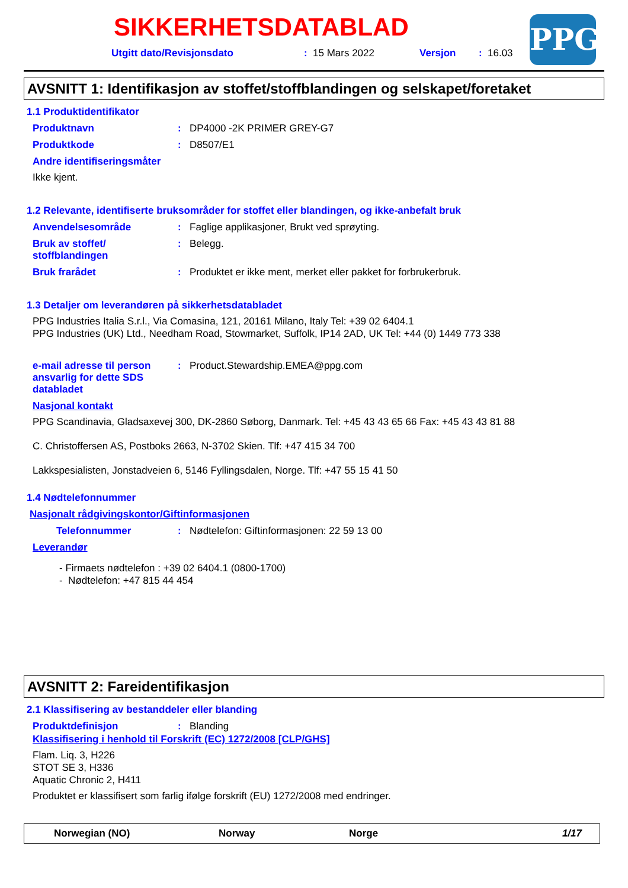SIKKERHETSDATABLAD
Utgitt dato/Revisjonsdato: 15 Mars 2022 Versjon: 16.03
PPG
AVSNITT 1: Identifikasjon av stoffet/stoffblandingen og selskapet/foretaket
1.1 Produktidentifikator
Produktnavn: DP4000 -2K PRIMER GREY-G7
Produktkode: D8507/E1
Andre identifiseringsmåter
Ikke kjent.
1.2 Relevante, identifiserte bruksområder for stoffet eller blandingen, og ikke-anbefalt bruk
Anvendelsesområde: Faglige applikasjoner, Brukt ved sprøyting.
Bruk av stoffet/
stoffblandingen: Belegg.
Bruk frarådet: Produktet er ikke ment, merket eller pakket for forbrukerbruk.
1.3 Detaljer om leverandøren på sikkerhetsdatabladet
PPG Industries Italia S.r.l., Via Comasina, 121, 20161 Milano, Italy Tel: +39 02 6404.1
PPG Industries (UK) Ltd., Needham Road, Stowmarket, Suffolk, IP14 2AD, UK Tel: +44 (0) 1449 773 338
e-mail adresse til person ansvarlig for dette SDS databladet: Product.Stewardship.EMEA@ppg.com
Nasjonal kontakt
PPG Scandinavia, Gladsaxevej 300, DK-2860 Søborg, Danmark. Tel: +45 43 43 65 66 Fax: +45 43 43 81 88
C. Christoffersen AS, Postboks 2663, N-3702 Skien. Tlf: +47 415 34 700
Lakkspesialisten, Jonstadveien 6, 5146 Fyllingsdalen, Norge. Tlf: +47 55 15 41 50
1.4 Nødtelefonnummer
Nasjonalt rådgivingskontor/Giftinformasjonen
Telefonnummer: Nødtelefon: Giftinformasjonen: 22 59 13 00
Leverandør
- Firmaets nødtelefon : +39 02 6404.1 (0800-1700)
- Nødtelefon: +47 815 44 454
AVSNITT 2: Fareidentifikasjon
2.1 Klassifisering av bestanddeler eller blanding
Produktdefinisjon: Blanding
Klassifisering i henhold til Forskrift (EC) 1272/2008 [CLP/GHS]
Flam. Liq. 3, H226
STOT SE 3, H336
Aquatic Chronic 2, H411
Produktet er klassifisert som farlig ifølge forskrift (EU) 1272/2008 med endringer.
Norwegian (NO) Norway Norge 1/17